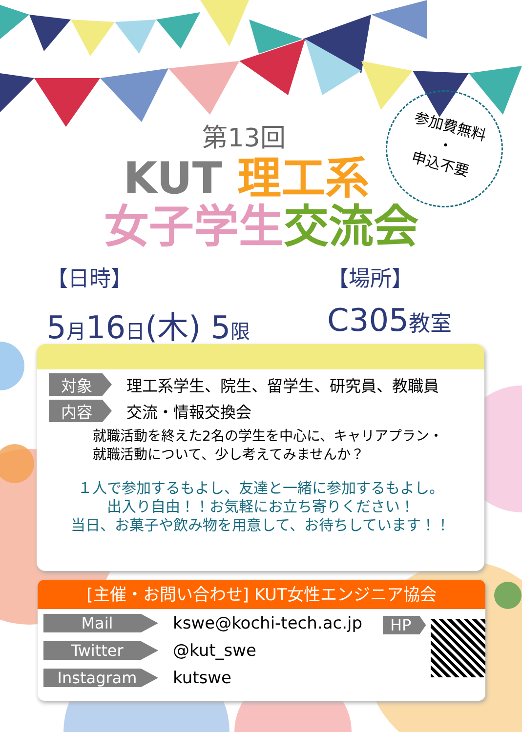第13回
KUT 理工系
女子学生 交流会
参加費無料
・
申込不要
【日時】
5月16日(木) 5限
【場所】
C305教室
対象 理工系学生、院生、留学生、研究員、教職員
内容 交流・情報交換会
就職活動を終えた2名の学生を中心に、キャリアプラン・就職活動について、少し考えてみませんか？
１人で参加するもよし、友達と一緒に参加するもよし。
出入り自由！！お気軽にお立ち寄りください！
当日、お菓子や飲み物を用意して、お待ちしています！！
[主催・お問い合わせ] KUT女性エンジニア協会
Mail kswe@kochi-tech.ac.jp
Twitter @kut_swe
Instagram kutswe
HP